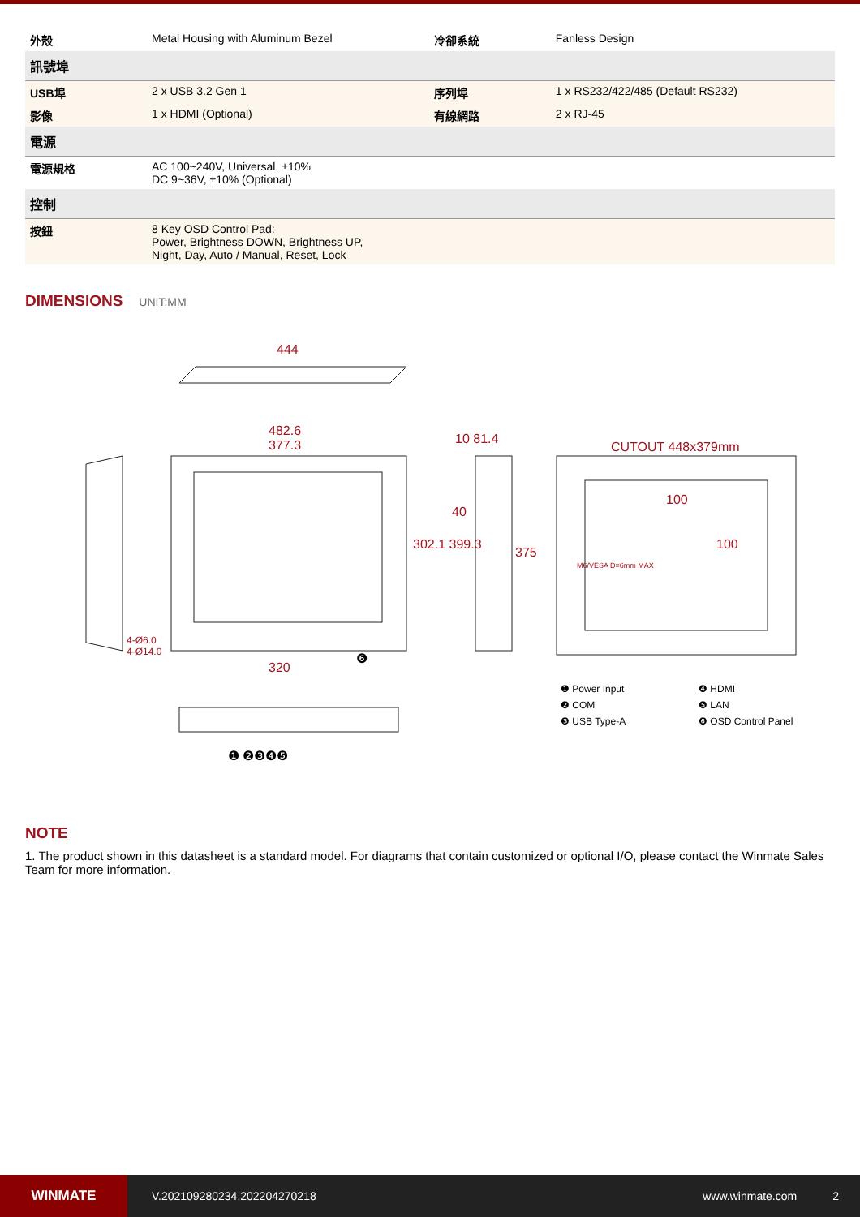| 外殼 | Metal Housing with Aluminum Bezel | 冷卻系統 | Fanless Design |
| 訊號埠 | | | |
| USB埠 | 2 x USB 3.2 Gen 1 | 序列埠 | 1 x RS232/422/485 (Default RS232) |
| 影像 | 1 x HDMI (Optional) | 有線網路 | 2 x RJ-45 |
| 電源 | | | |
| 電源規格 | AC 100~240V, Universal, ±10% DC 9~36V, ±10% (Optional) | | |
| 控制 | | | |
| 按鈕 | 8 Key OSD Control Pad: Power, Brightness DOWN, Brightness UP, Night, Day, Auto / Manual, Reset, Lock | | |
DIMENSIONS UNIT:MM
444
482.6
377.3
320
10 81.4
40
302.1 399.3
375
CUTOUT 448x379mm
100
100
M6/VESA D=6mm MAX
4-Ø6.0
4-Ø14.0
❶ ❷❸❹❺
❻
❶ Power Input ❹ HDMI ❷ COM ❺ LAN ❸ USB Type-A ❻ OSD Control Panel
NOTE
1. The product shown in this datasheet is a standard model. For diagrams that contain customized or optional I/O, please contact the Winmate Sales Team for more information.
WINMATE
V.202109280234.202204270218 www.winmate.com 2